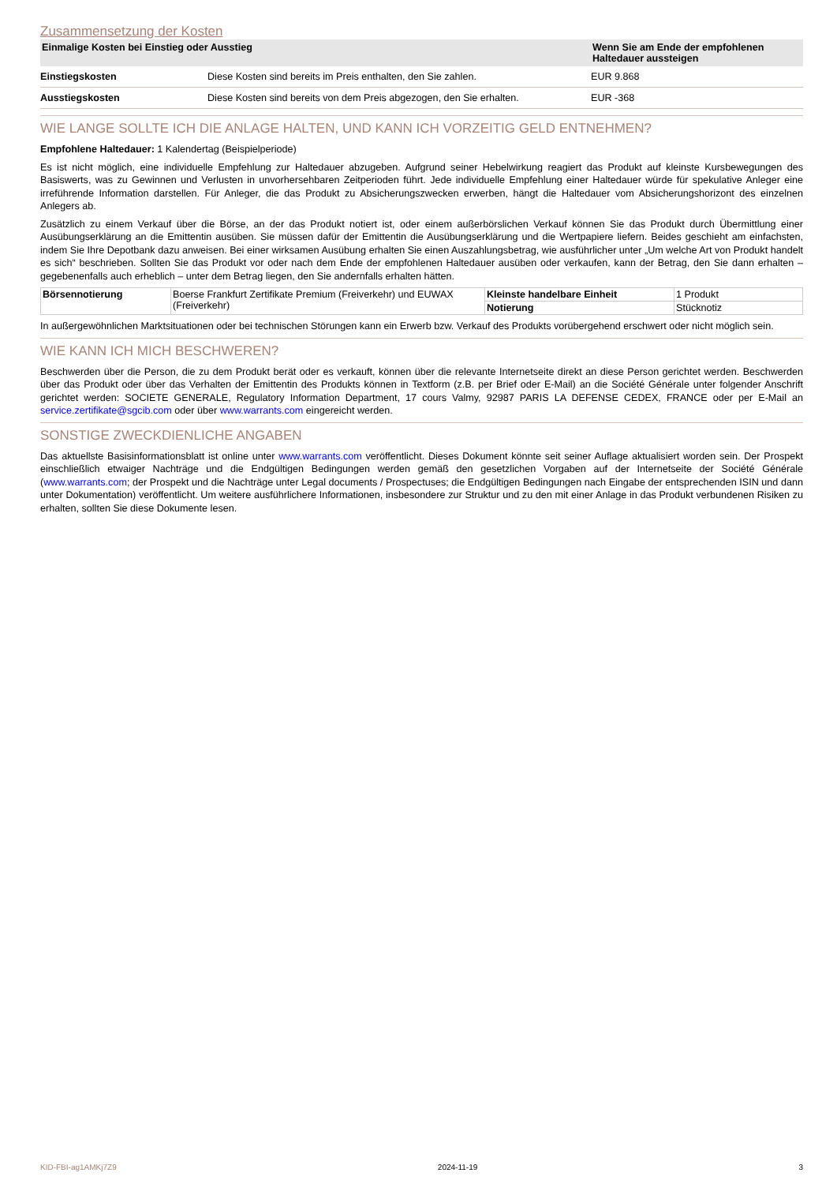Zusammensetzung der Kosten
| Einmalige Kosten bei Einstieg oder Ausstieg | | Wenn Sie am Ende der empfohlenen Haltedauer aussteigen |
| --- | --- | --- |
| Einstiegskosten | Diese Kosten sind bereits im Preis enthalten, den Sie zahlen. | EUR 9.868 |
| Ausstiegskosten | Diese Kosten sind bereits von dem Preis abgezogen, den Sie erhalten. | EUR -368 |
WIE LANGE SOLLTE ICH DIE ANLAGE HALTEN, UND KANN ICH VORZEITIG GELD ENTNEHMEN?
Empfohlene Haltedauer: 1 Kalendertag (Beispielperiode)
Es ist nicht möglich, eine individuelle Empfehlung zur Haltedauer abzugeben. Aufgrund seiner Hebelwirkung reagiert das Produkt auf kleinste Kursbewegungen des Basiswerts, was zu Gewinnen und Verlusten in unvorhersehbaren Zeitperioden führt. Jede individuelle Empfehlung einer Haltedauer würde für spekulative Anleger eine irreführende Information darstellen. Für Anleger, die das Produkt zu Absicherungszwecken erwerben, hängt die Haltedauer vom Absicherungshorizont des einzelnen Anlegers ab.
Zusätzlich zu einem Verkauf über die Börse, an der das Produkt notiert ist, oder einem außerbörslichen Verkauf können Sie das Produkt durch Übermittlung einer Ausübungserklärung an die Emittentin ausüben. Sie müssen dafür der Emittentin die Ausübungserklärung und die Wertpapiere liefern. Beides geschieht am einfachsten, indem Sie Ihre Depotbank dazu anweisen. Bei einer wirksamen Ausübung erhalten Sie einen Auszahlungsbetrag, wie ausführlicher unter „Um welche Art von Produkt handelt es sich“ beschrieben. Sollten Sie das Produkt vor oder nach dem Ende der empfohlenen Haltedauer ausüben oder verkaufen, kann der Betrag, den Sie dann erhalten – gegebenenfalls auch erheblich – unter dem Betrag liegen, den Sie andernfalls erhalten hätten.
| Börsennotierung | Boerse Frankfurt Zertifikate Premium (Freiverkehr) und EUWAX (Freiverkehr) | Kleinste handelbare Einheit | 1 Produkt |
| | | Notierung | Stücknotiz |
In außergewöhnlichen Marktsituationen oder bei technischen Störungen kann ein Erwerb bzw. Verkauf des Produkts vorübergehend erschwert oder nicht möglich sein.
WIE KANN ICH MICH BESCHWEREN?
Beschwerden über die Person, die zu dem Produkt berät oder es verkauft, können über die relevante Internetseite direkt an diese Person gerichtet werden. Beschwerden über das Produkt oder über das Verhalten der Emittentin des Produkts können in Textform (z.B. per Brief oder E-Mail) an die Société Générale unter folgender Anschrift gerichtet werden: SOCIETE GENERALE, Regulatory Information Department, 17 cours Valmy, 92987 PARIS LA DEFENSE CEDEX, FRANCE oder per E-Mail an service.zertifikate@sgcib.com oder über www.warrants.com eingereicht werden.
SONSTIGE ZWECKDIENLICHE ANGABEN
Das aktuellste Basisinformationsblatt ist online unter www.warrants.com veröffentlicht. Dieses Dokument könnte seit seiner Auflage aktualisiert worden sein. Der Prospekt einschließlich etwaiger Nachträge und die Endgültigen Bedingungen werden gemäß den gesetzlichen Vorgaben auf der Internetseite der Société Générale (www.warrants.com; der Prospekt und die Nachträge unter Legal documents / Prospectuses; die Endgültigen Bedingungen nach Eingabe der entsprechenden ISIN und dann unter Dokumentation) veröffentlicht. Um weitere ausführlichere Informationen, insbesondere zur Struktur und zu den mit einer Anlage in das Produkt verbundenen Risiken zu erhalten, sollten Sie diese Dokumente lesen.
KID-FBI-ag1AMKj7Z9 2024-11-19 3